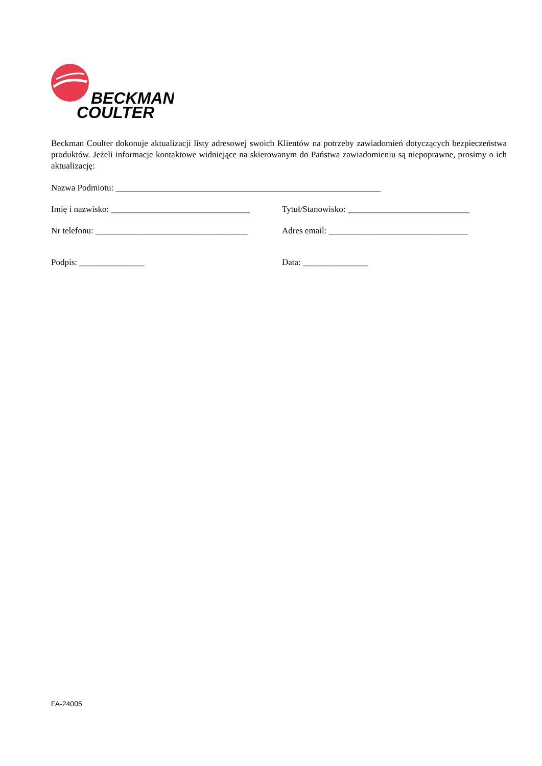BECKMAN
COULTER
Beckman Coulter dokonuje aktualizacji listy adresowej swoich Klientów na potrzeby zawiadomień dotyczących bezpieczeństwa produktów. Jeżeli informacje kontaktowe widniejące na skierowanym do Państwa zawiadomieniu są niepoprawne, prosimy o ich aktualizację:
Nazwa Podmiotu: _____________________________________________________________
Imię i nazwisko: ________________________________
Tytuł/Stanowisko: ____________________________
Nr telefonu: ___________________________________
Adres email: ________________________________
Podpis: _______________ Data: _______________
FA-24005